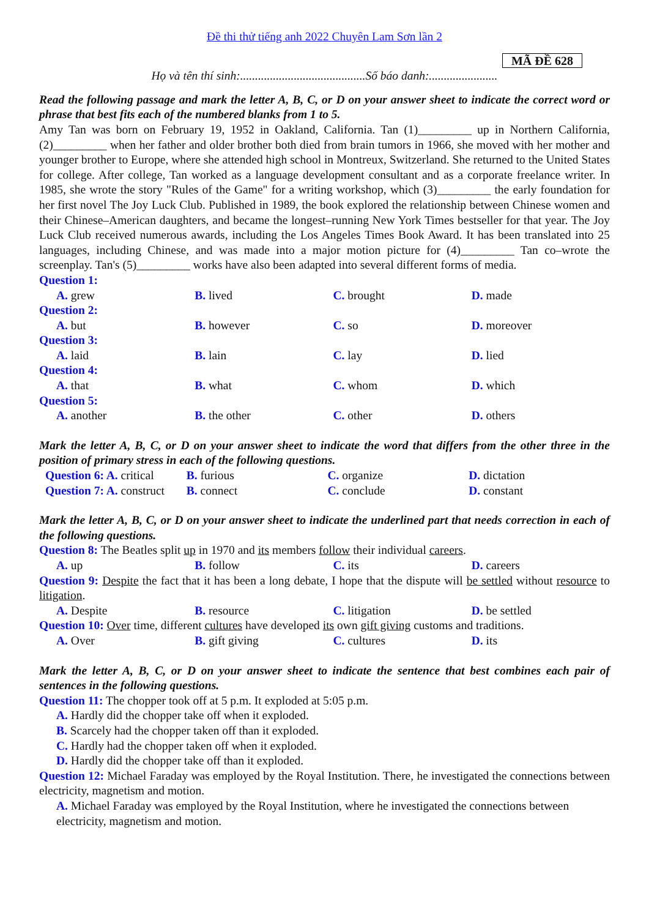Đề thi thử tiếng anh 2022 Chuyên Lam Sơn lần 2
MÃ ĐỀ 628
Họ và tên thí sinh:..........................................Số báo danh:.......................
Read the following passage and mark the letter A, B, C, or D on your answer sheet to indicate the correct word or phrase that best fits each of the numbered blanks from 1 to 5.
Amy Tan was born on February 19, 1952 in Oakland, California. Tan (1)_________ up in Northern California, (2)_________ when her father and older brother both died from brain tumors in 1966, she moved with her mother and younger brother to Europe, where she attended high school in Montreux, Switzerland. She returned to the United States for college. After college, Tan worked as a language development consultant and as a corporate freelance writer. In 1985, she wrote the story "Rules of the Game" for a writing workshop, which (3)_________ the early foundation for her first novel The Joy Luck Club. Published in 1989, the book explored the relationship between Chinese women and their Chinese–American daughters, and became the longest–running New York Times bestseller for that year. The Joy Luck Club received numerous awards, including the Los Angeles Times Book Award. It has been translated into 25 languages, including Chinese, and was made into a major motion picture for (4)_________ Tan co–wrote the screenplay. Tan's (5)_________ works have also been adapted into several different forms of media.
Question 1:
A. grew B. lived C. brought D. made
Question 2:
A. but B. however C. so D. moreover
Question 3:
A. laid B. lain C. lay D. lied
Question 4:
A. that B. what C. whom D. which
Question 5:
A. another B. the other C. other D. others
Mark the letter A, B, C, or D on your answer sheet to indicate the word that differs from the other three in the position of primary stress in each of the following questions.
Question 6: A. critical
B. furious C. organize D. dictation
Question 7: A. construct
B. connect C. conclude D. constant
Mark the letter A, B, C, or D on your answer sheet to indicate the underlined part that needs correction in each of the following questions.
Question 8: The Beatles split up in 1970 and its members follow their individual careers.
A. up B. follow C. its D. careers
Question 9: Despite the fact that it has been a long debate, I hope that the dispute will be settled without resource to litigation.
A. Despite B. resource C. litigation D. be settled
Question 10: Over time, different cultures have developed its own gift giving customs and traditions.
A. Over B. gift giving C. cultures D. its
Mark the letter A, B, C, or D on your answer sheet to indicate the sentence that best combines each pair of sentences in the following questions.
Question 11: The chopper took off at 5 p.m. It exploded at 5:05 p.m.
A. Hardly did the chopper take off when it exploded.
B. Scarcely had the chopper taken off than it exploded.
C. Hardly had the chopper taken off when it exploded.
D. Hardly did the chopper take off than it exploded.
Question 12: Michael Faraday was employed by the Royal Institution. There, he investigated the connections between electricity, magnetism and motion.
A. Michael Faraday was employed by the Royal Institution, where he investigated the connections between electricity, magnetism and motion.